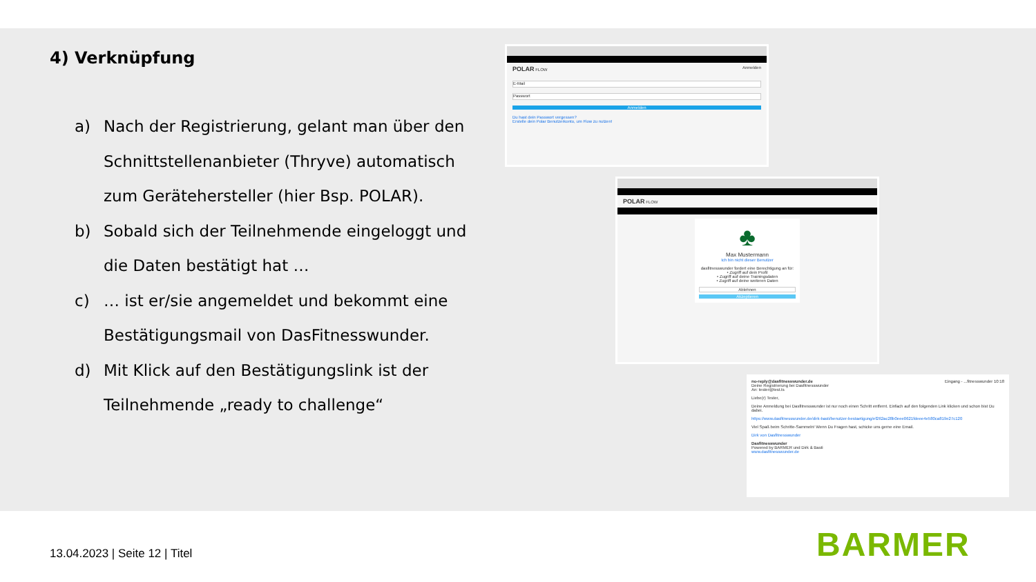4) Verknüpfung
a) Nach der Registrierung, gelant man über den Schnittstellenanbieter (Thryve) automatisch zum Gerätehersteller (hier Bsp. POLAR).
b) Sobald sich der Teilnehmende eingeloggt und die Daten bestätigt hat …
c) … ist er/sie angemeldet und bekommt eine Bestätigungsmail von DasFitnesswunder.
d) Mit Klick auf den Bestätigungslink ist der Teilnehmende „ready to challenge“
POLAR FLOW Anmelden
E-Mail
Passwort
Anmelden
Du hast dein Passwort vergessen?
Erstelle dein Polar Benutzerkonto, um Flow zu nutzen!
POLAR FLOW
♣
Max Mustermann
Ich bin nicht dieser Benutzer
dasfitnesswunder fordert eine Berechtigung an für:
• Zugriff auf dein Profil
• Zugriff auf deine Trainingsdaten
• Zugriff auf deine weiteren Daten
Ablehnen
Akzeptieren
no-reply@dasfitnesswunder.de Eingang - ...fitnesswunder 10:18
Deine Registrierung bei Dasfitnesswunder
An: tester@test.ts
Liebe(r) Tester,
Deine Anmeldung bei Dasfitnesswunder ist nur noch einen Schritt entfernt. Einfach auf den folgenden Link klicken und schon bist Du dabei.
https://www.dasfitnesswunder.de/dirk-basti/benutzer-bestaetigung/ef262ac28b0eee0621fdeee4e580ca819e27c120
Viel Spaß beim Schritte-Sammeln! Wenn Du Fragen hast, schicke uns gerne eine Email.
Dirk von Dasfitnesswunder
Dasfitnesswunder
Powered by BARMER und Dirk & Basti
www.dasfitnesswunder.de
13.04.2023 | Seite 12 | Titel BARMER